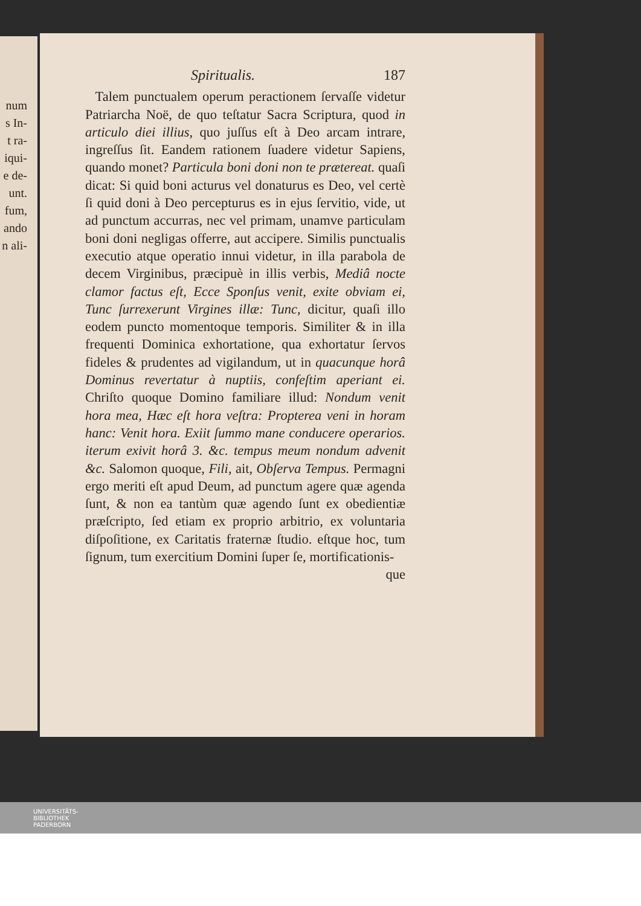num
s In-
t ra-
iqui-
e de-
unt.
fum,
ando
n ali-
Spiritualis. 187
Talem punctualem operum peractionem ſervaſſe videtur Patriarcha Noë, de quo teſtatur Sacra Scriptura, quod in articulo diei illius, quo juſſus eſt à Deo arcam intrare, ingreſſus ſit. Eandem rationem ſuadere videtur Sapiens, quando monet? Particula boni doni non te prætereat. quaſi dicat: Si quid boni acturus vel donaturus es Deo, vel certè ſi quid doni à Deo percepturus es in ejus ſervitio, vide, ut ad punctum accurras, nec vel primam, unamve particulam boni doni negligas offerre, aut accipere. Similis punctualis executio atque operatio innui videtur, in illa parabola de decem Virginibus, præcipuè in illis verbis, Mediâ nocte clamor factus eſt, Ecce Sponſus venit, exite obviam ei, Tunc ſurrexerunt Virgines illæ: Tunc, dicitur, quaſi illo eodem puncto momentoque temporis. Similiter & in illa frequenti Dominica exhortatione, qua exhortatur ſervos fideles & prudentes ad vigilandum, ut in quacunque horâ Dominus revertatur à nuptiis, confeſtim aperiant ei. Chriſto quoque Domino familiare illud: Nondum venit hora mea, Hæc eſt hora veſtra: Propterea veni in horam hanc: Venit hora. Exiit ſummo mane conducere operarios. iterum exivit horâ 3. &c. tempus meum nondum advenit &c. Salomon quoque, Fili, ait, Obſerva Tempus. Permagni ergo meriti eſt apud Deum, ad punctum agere quæ agenda ſunt, & non ea tantùm quæ agendo ſunt ex obedientiæ præſcripto, ſed etiam ex proprio arbitrio, ex voluntaria diſpoſitione, ex Caritatis fraternæ ſtudio. eſtque hoc, tum ſignum, tum exercitium Domini ſuper ſe, mortificationis-
que
UNIVERSITÄTS-
BIBLIOTHEK
PADERBORN